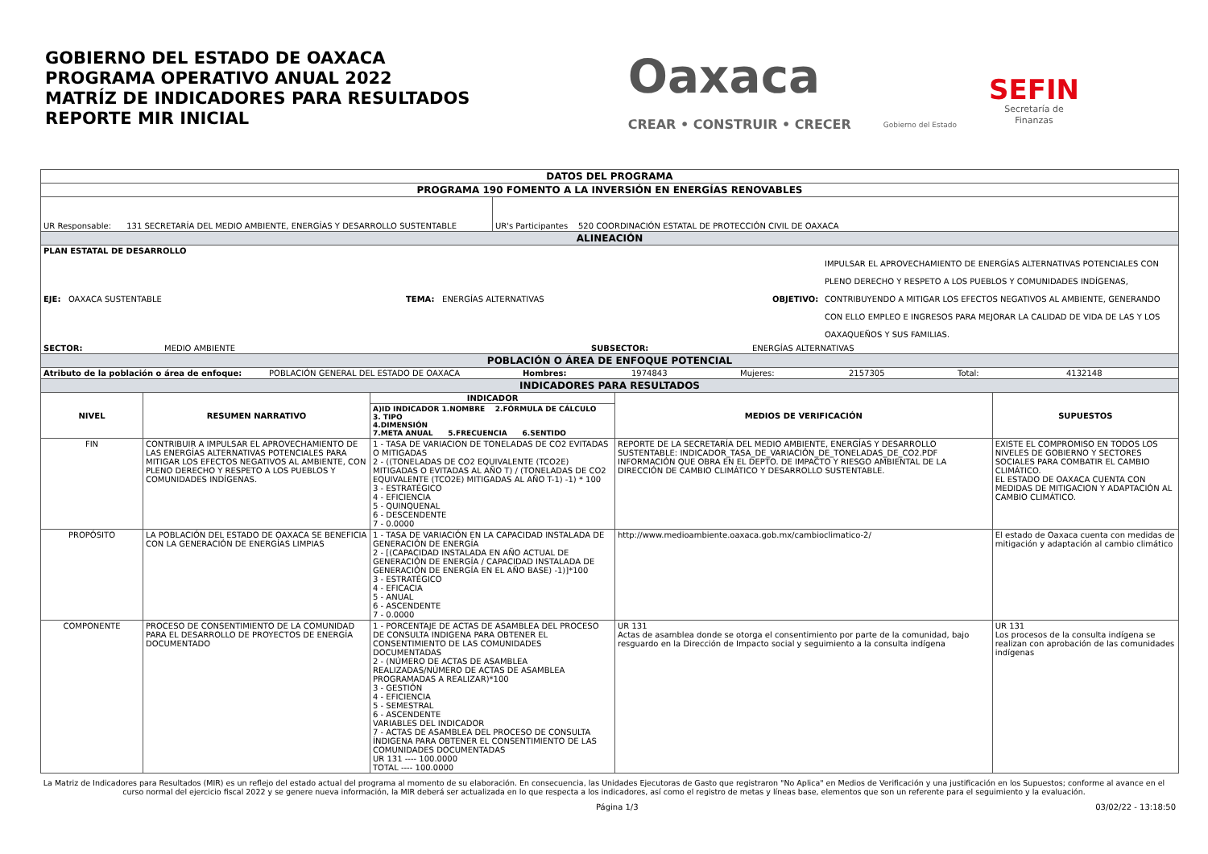GOBIERNO DEL ESTADO DE OAXACA
PROGRAMA OPERATIVO ANUAL 2022
MATRÍZ DE INDICADORES PARA RESULTADOS
REPORTE MIR INICIAL
Oaxaca
CREAR • CONSTRUIR • CRECER
Gobierno del Estado
SEFIN
Secretaría de
Finanzas
| DATOS DEL PROGRAMA | | | | | |
| PROGRAMA 190 FOMENTO A LA INVERSIÓN EN ENERGÍAS RENOVABLES | | | | | |
| UR Responsable: 131 SECRETARÍA DEL MEDIO AMBIENTE, ENERGÍAS Y DESARROLLO SUSTENTABLE | | | UR's Participantes 520 COORDINACIÓN ESTATAL DE PROTECCIÓN CIVIL DE OAXACA | | |
| ALINEACIÓN | | | | | |
| PLAN ESTATAL DE DESARROLLO EJE: OAXACA SUSTENTABLE TEMA: ENERGÍAS ALTERNATIVAS OBJETIVO: IMPULSAR EL APROVECHAMIENTO DE ENERGÍAS ALTERNATIVAS POTENCIALES CON PLENO DERECHO Y RESPETO A LOS PUEBLOS Y COMUNIDADES INDÍGENAS, CONTRIBUYENDO A MITIGAR LOS EFECTOS NEGATIVOS AL AMBIENTE, GENERANDO CON ELLO EMPLEO E INGRESOS PARA MEJORAR LA CALIDAD DE VIDA DE LAS Y LOS OAXAQUEÑOS Y SUS FAMILIAS. SECTOR: MEDIO AMBIENTE SUBSECTOR: ENERGÍAS ALTERNATIVAS | | | | | |
| POBLACIÓN O ÁREA DE ENFOQUE POTENCIAL | | | | | |
| Atributo de la población o área de enfoque: POBLACIÓN GENERAL DEL ESTADO DE OAXACA Hombres: 1974843 Mujeres: 2157305 Total: 4132148 | | | | | |
| INDICADORES PARA RESULTADOS | | | | | |
| NIVEL | RESUMEN NARRATIVO | INDICADOR | | MEDIOS DE VERIFICACIÓN | SUPUESTOS |
| | | A)ID INDICADOR 1.NOMBRE 2.FÓRMULA DE CÁLCULO 3. TIPO 4.DIMENSIÓN 7.META ANUAL 5.FRECUENCIA 6.SENTIDO | | | |
| FIN | CONTRIBUIR A IMPULSAR EL APROVECHAMIENTO DE LAS ENERGÍAS ALTERNATIVAS POTENCIALES PARA MITIGAR LOS EFECTOS NEGATIVOS AL AMBIENTE, CON PLENO DERECHO Y RESPETO A LOS PUEBLOS Y COMUNIDADES INDÍGENAS. | 1 - TASA DE VARIACION DE TONELADAS DE CO2 EVITADAS O MITIGADAS 2 - ((TONELADAS DE CO2 EQUIVALENTE (TCO2E) MITIGADAS O EVITADAS AL AÑO T) / (TONELADAS DE CO2 EQUIVALENTE (TCO2E) MITIGADAS AL AÑO T-1) -1) * 100 3 - ESTRATÉGICO 4 - EFICIENCIA 5 - QUINQUENAL 6 - DESCENDENTE 7 - 0.0000 | | REPORTE DE LA SECRETARÍA DEL MEDIO AMBIENTE, ENERGÍAS Y DESARROLLO SUSTENTABLE: INDICADOR_TASA_DE_VARIACIÓN_DE_TONELADAS_DE_CO2.PDF INFORMACIÓN QUE OBRA EN EL DEPTO. DE IMPACTO Y RIESGO AMBIENTAL DE LA DIRECCIÓN DE CAMBIO CLIMÁTICO Y DESARROLLO SUSTENTABLE. | EXISTE EL COMPROMISO EN TODOS LOS NIVELES DE GOBIERNO Y SECTORES SOCIALES PARA COMBATIR EL CAMBIO CLIMÁTICO. EL ESTADO DE OAXACA CUENTA CON MEDIDAS DE MITIGACION Y ADAPTACIÓN AL CAMBIO CLIMÁTICO. |
| PROPÓSITO | LA POBLACIÓN DEL ESTADO DE OAXACA SE BENEFICIA CON LA GENERACIÓN DE ENERGÍAS LIMPIAS | 1 - TASA DE VARIACIÓN EN LA CAPACIDAD INSTALADA DE GENERACIÓN DE ENERGÍA 2 - [(CAPACIDAD INSTALADA EN AÑO ACTUAL DE GENERACIÓN DE ENERGÍA / CAPACIDAD INSTALADA DE GENERACIÓN DE ENERGÍA EN EL AÑO BASE) -1)]*100 3 - ESTRATÉGICO 4 - EFICACIA 5 - ANUAL 6 - ASCENDENTE 7 - 0.0000 | | http://www.medioambiente.oaxaca.gob.mx/cambioclimatico-2/ | El estado de Oaxaca cuenta con medidas de mitigación y adaptación al cambio climático |
| COMPONENTE | PROCESO DE CONSENTIMIENTO DE LA COMUNIDAD PARA EL DESARROLLO DE PROYECTOS DE ENERGÍA DOCUMENTADO | 1 - PORCENTAJE DE ACTAS DE ASAMBLEA DEL PROCESO DE CONSULTA INDIGENA PARA OBTENER EL CONSENTIMIENTO DE LAS COMUNIDADES DOCUMENTADAS 2 - (NÚMERO DE ACTAS DE ASAMBLEA REALIZADAS/NÚMERO DE ACTAS DE ASAMBLEA PROGRAMADAS A REALIZAR)*100 3 - GESTIÓN 4 - EFICIENCIA 5 - SEMESTRAL 6 - ASCENDENTE VARIABLES DEL INDICADOR 7 - ACTAS DE ASAMBLEA DEL PROCESO DE CONSULTA ÍNDIGENA PARA OBTENER EL CONSENTIMIENTO DE LAS COMUNIDADES DOCUMENTADAS UR 131 ---- 100.0000 TOTAL ---- 100.0000 | | UR 131 Actas de asamblea donde se otorga el consentimiento por parte de la comunidad, bajo resguardo en la Dirección de Impacto social y seguimiento a la consulta indígena | UR 131 Los procesos de la consulta indígena se realizan con aprobación de las comunidades indígenas |
La Matriz de Indicadores para Resultados (MIR) es un reflejo del estado actual del programa al momento de su elaboración. En consecuencia, las Unidades Ejecutoras de Gasto que registraron "No Aplica" en Medios de Verificación y una justificación en los Supuestos; conforme al avance en el curso normal del ejercicio fiscal 2022 y se genere nueva información, la MIR deberá ser actualizada en lo que respecta a los indicadores, así como el registro de metas y líneas base, elementos que son un referente para el seguimiento y la evaluación.
Página 1/3 03/02/22 - 13:18:50